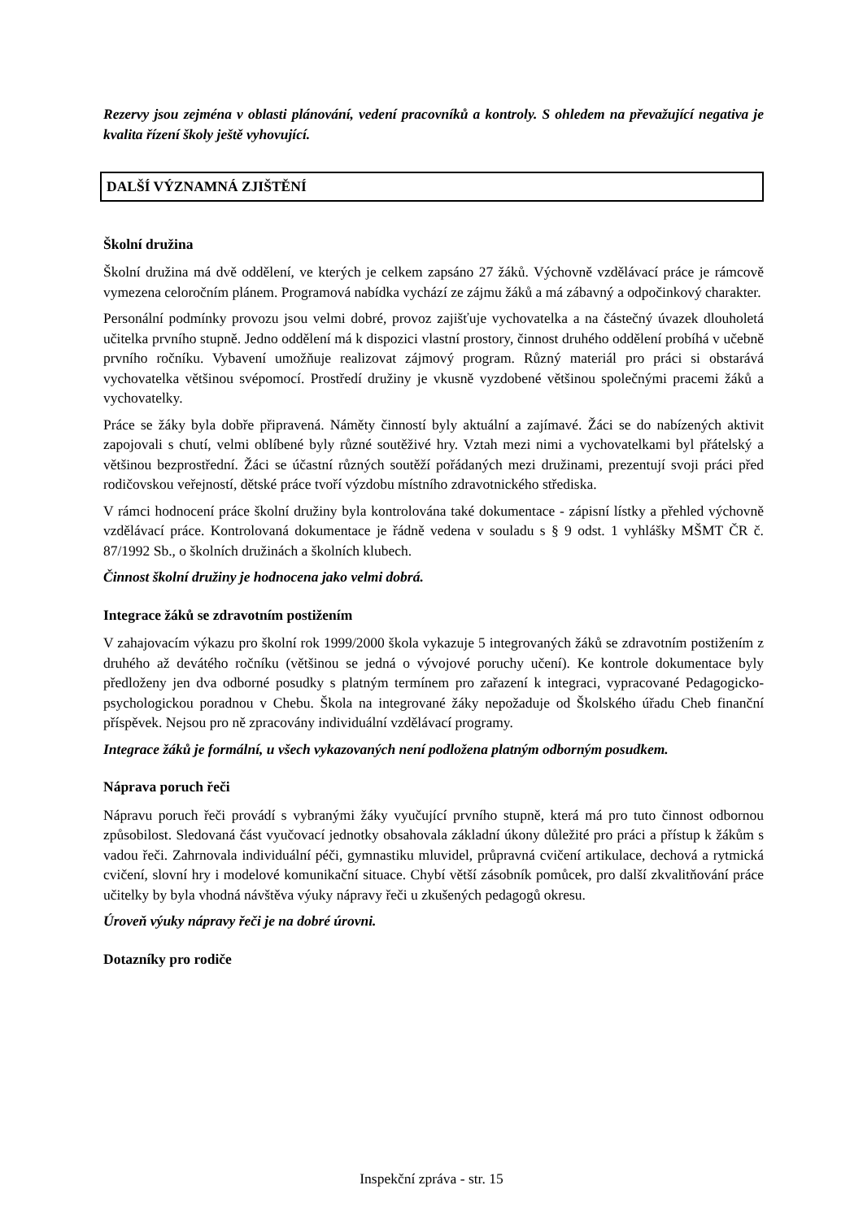Rezervy jsou zejména v oblasti plánování, vedení pracovníků a kontroly. S ohledem na převažující negativa je kvalita řízení školy ještě vyhovující.
DALŠÍ VÝZNAMNÁ ZJIŠTĚNÍ
Školní družina
Školní družina má dvě oddělení, ve kterých je celkem zapsáno 27 žáků. Výchovně vzdělávací práce je rámcově vymezena celoročním plánem. Programová nabídka vychází ze zájmu žáků a má zábavný a odpočinkový charakter.
Personální podmínky provozu jsou velmi dobré, provoz zajišťuje vychovatelka a na částečný úvazek dlouholetá učitelka prvního stupně. Jedno oddělení má k dispozici vlastní prostory, činnost druhého oddělení probíhá v učebně prvního ročníku. Vybavení umožňuje realizovat zájmový program. Různý materiál pro práci si obstarává vychovatelka většinou svépomocí. Prostředí družiny je vkusně vyzdobené většinou společnými pracemi žáků a vychovatelky.
Práce se žáky byla dobře připravená. Náměty činností byly aktuální a zajímavé. Žáci se do nabízených aktivit zapojovali s chutí, velmi oblíbené byly různé soutěživé hry. Vztah mezi nimi a vychovatelkami byl přátelský a většinou bezprostřední. Žáci se účastní různých soutěží pořádaných mezi družinami, prezentují svoji práci před rodičovskou veřejností, dětské práce tvoří výzdobu místního zdravotnického střediska.
V rámci hodnocení práce školní družiny byla kontrolována také dokumentace - zápisní lístky a přehled výchovně vzdělávací práce. Kontrolovaná dokumentace je řádně vedena v souladu s § 9 odst. 1 vyhlášky MŠMT ČR č. 87/1992 Sb., o školních družinách a školních klubech.
Činnost školní družiny je hodnocena jako velmi dobrá.
Integrace žáků se zdravotním postižením
V zahajovacím výkazu pro školní rok 1999/2000 škola vykazuje 5 integrovaných žáků se zdravotním postižením z druhého až devátého ročníku (většinou se jedná o vývojové poruchy učení). Ke kontrole dokumentace byly předloženy jen dva odborné posudky s platným termínem pro zařazení k integraci, vypracované Pedagogicko-psychologickou poradnou v Chebu. Škola na integrované žáky nepožaduje od Školského úřadu Cheb finanční příspěvek. Nejsou pro ně zpracovány individuální vzdělávací programy.
Integrace žáků je formální, u všech vykazovaných není podložena platným odborným posudkem.
Náprava poruch řeči
Nápravu poruch řeči provádí s vybranými žáky vyučující prvního stupně, která má pro tuto činnost odbornou způsobilost. Sledovaná část vyučovací jednotky obsahovala základní úkony důležité pro práci a přístup k žákům s vadou řeči. Zahrnovala individuální péči, gymnastiku mluvidel, průpravná cvičení artikulace, dechová a rytmická cvičení, slovní hry i modelové komunikační situace. Chybí větší zásobník pomůcek, pro další zkvalitňování práce učitelky by byla vhodná návštěva výuky nápravy řeči u zkušených pedagogů okresu.
Úroveň výuky nápravy řeči je na dobré úrovni.
Dotazníky pro rodiče
Inspekční zpráva - str. 15